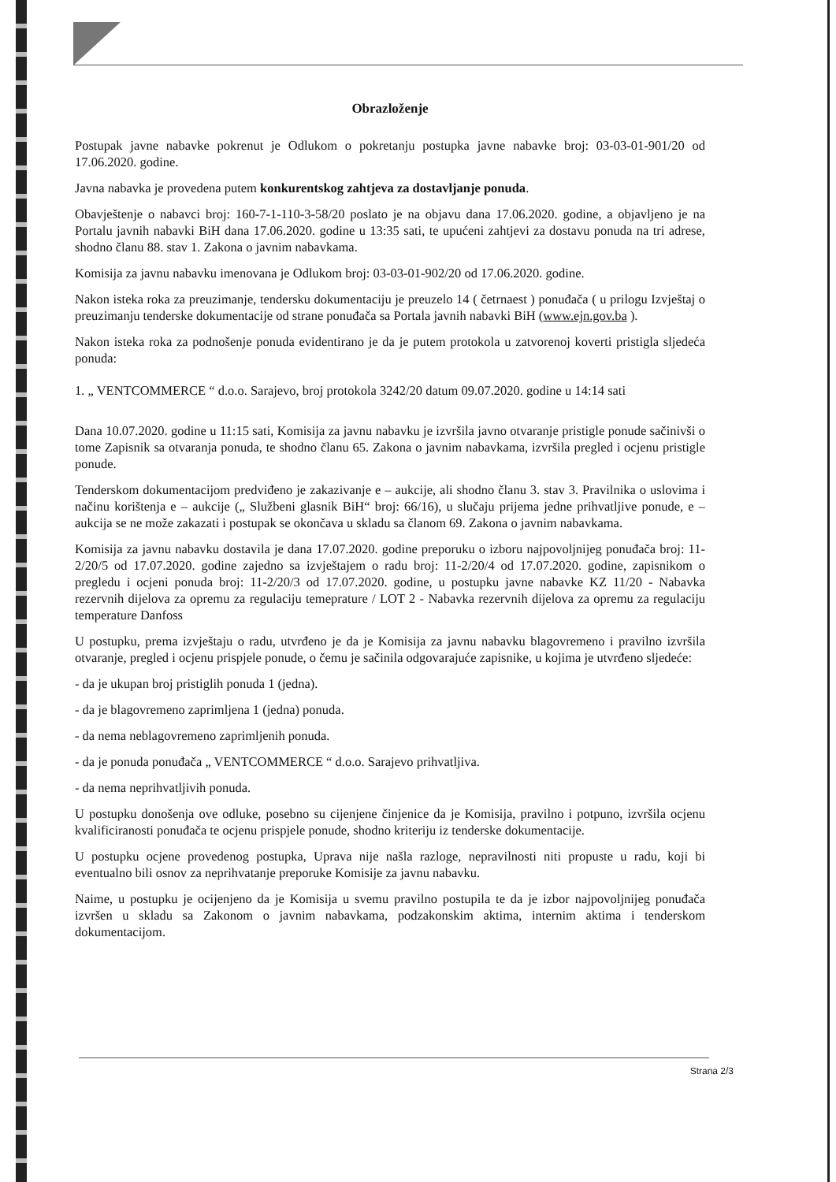Obrazloženje
Postupak javne nabavke pokrenut je Odlukom o pokretanju postupka javne nabavke broj: 03-03-01-901/20 od 17.06.2020. godine.
Javna nabavka je provedena putem konkurentskog zahtjeva za dostavljanje ponuda.
Obavještenje o nabavci broj: 160-7-1-110-3-58/20 poslato je na objavu dana 17.06.2020. godine, a objavljeno je na Portalu javnih nabavki BiH dana 17.06.2020. godine u 13:35 sati, te upućeni zahtjevi za dostavu ponuda na tri adrese, shodno članu 88. stav 1. Zakona o javnim nabavkama.
Komisija za javnu nabavku imenovana je Odlukom broj: 03-03-01-902/20 od 17.06.2020. godine.
Nakon isteka roka za preuzimanje, tendersku dokumentaciju je preuzelo 14 ( četrnaest ) ponuđača ( u prilogu Izvještaj o preuzimanju tenderske dokumentacije od strane ponuđača sa Portala javnih nabavki BiH (www.ejn.gov.ba ).
Nakon isteka roka za podnošenje ponuda evidentirano je da je putem protokola u zatvorenoj koverti pristigla sljedeća ponuda:
1. „ VENTCOMMERCE “ d.o.o. Sarajevo, broj protokola 3242/20 datum 09.07.2020. godine u 14:14 sati
Dana 10.07.2020. godine u 11:15 sati, Komisija za javnu nabavku je izvršila javno otvaranje pristigle ponude sačinivši o tome Zapisnik sa otvaranja ponuda, te shodno članu 65. Zakona o javnim nabavkama, izvršila pregled i ocjenu pristigle ponude.
Tenderskom dokumentacijom predviđeno je zakazivanje e – aukcije, ali shodno članu 3. stav 3. Pravilnika o uslovima i načinu korištenja e – aukcije („ Službeni glasnik BiH“ broj: 66/16), u slučaju prijema jedne prihvatljive ponude, e – aukcija se ne može zakazati i postupak se okončava u skladu sa članom 69. Zakona o javnim nabavkama.
Komisija za javnu nabavku dostavila je dana 17.07.2020. godine preporuku o izboru najpovoljnijeg ponuđača broj: 11-2/20/5 od 17.07.2020. godine zajedno sa izvještajem o radu broj: 11-2/20/4 od 17.07.2020. godine, zapisnikom o pregledu i ocjeni ponuda broj: 11-2/20/3 od 17.07.2020. godine, u postupku javne nabavke KZ 11/20 - Nabavka rezervnih dijelova za opremu za regulaciju temeprature / LOT 2 - Nabavka rezervnih dijelova za opremu za regulaciju temperature Danfoss
U postupku, prema izvještaju o radu, utvrđeno je da je Komisija za javnu nabavku blagovremeno i pravilno izvršila otvaranje, pregled i ocjenu prispjele ponude, o čemu je sačinila odgovarajuće zapisnike, u kojima je utvrđeno sljedeće:
- da je ukupan broj pristiglih ponuda 1 (jedna).
- da je blagovremeno zaprimljena 1 (jedna) ponuda.
- da nema neblagovremeno zaprimljenih ponuda.
- da je ponuda ponuđača „ VENTCOMMERCE “ d.o.o. Sarajevo prihvatljiva.
- da nema neprihvatljivih ponuda.
U postupku donošenja ove odluke, posebno su cijenjene činjenice da je Komisija, pravilno i potpuno, izvršila ocjenu kvalificiranosti ponuđača te ocjenu prispjele ponude, shodno kriteriju iz tenderske dokumentacije.
U postupku ocjene provedenog postupka, Uprava nije našla razloge, nepravilnosti niti propuste u radu, koji bi eventualno bili osnov za neprihvatanje preporuke Komisije za javnu nabavku.
Naime, u postupku je ocijenjeno da je Komisija u svemu pravilno postupila te da je izbor najpovoljnijeg ponuđača izvršen u skladu sa Zakonom o javnim nabavkama, podzakonskim aktima, internim aktima i tenderskom dokumentacijom.
Strana 2/3